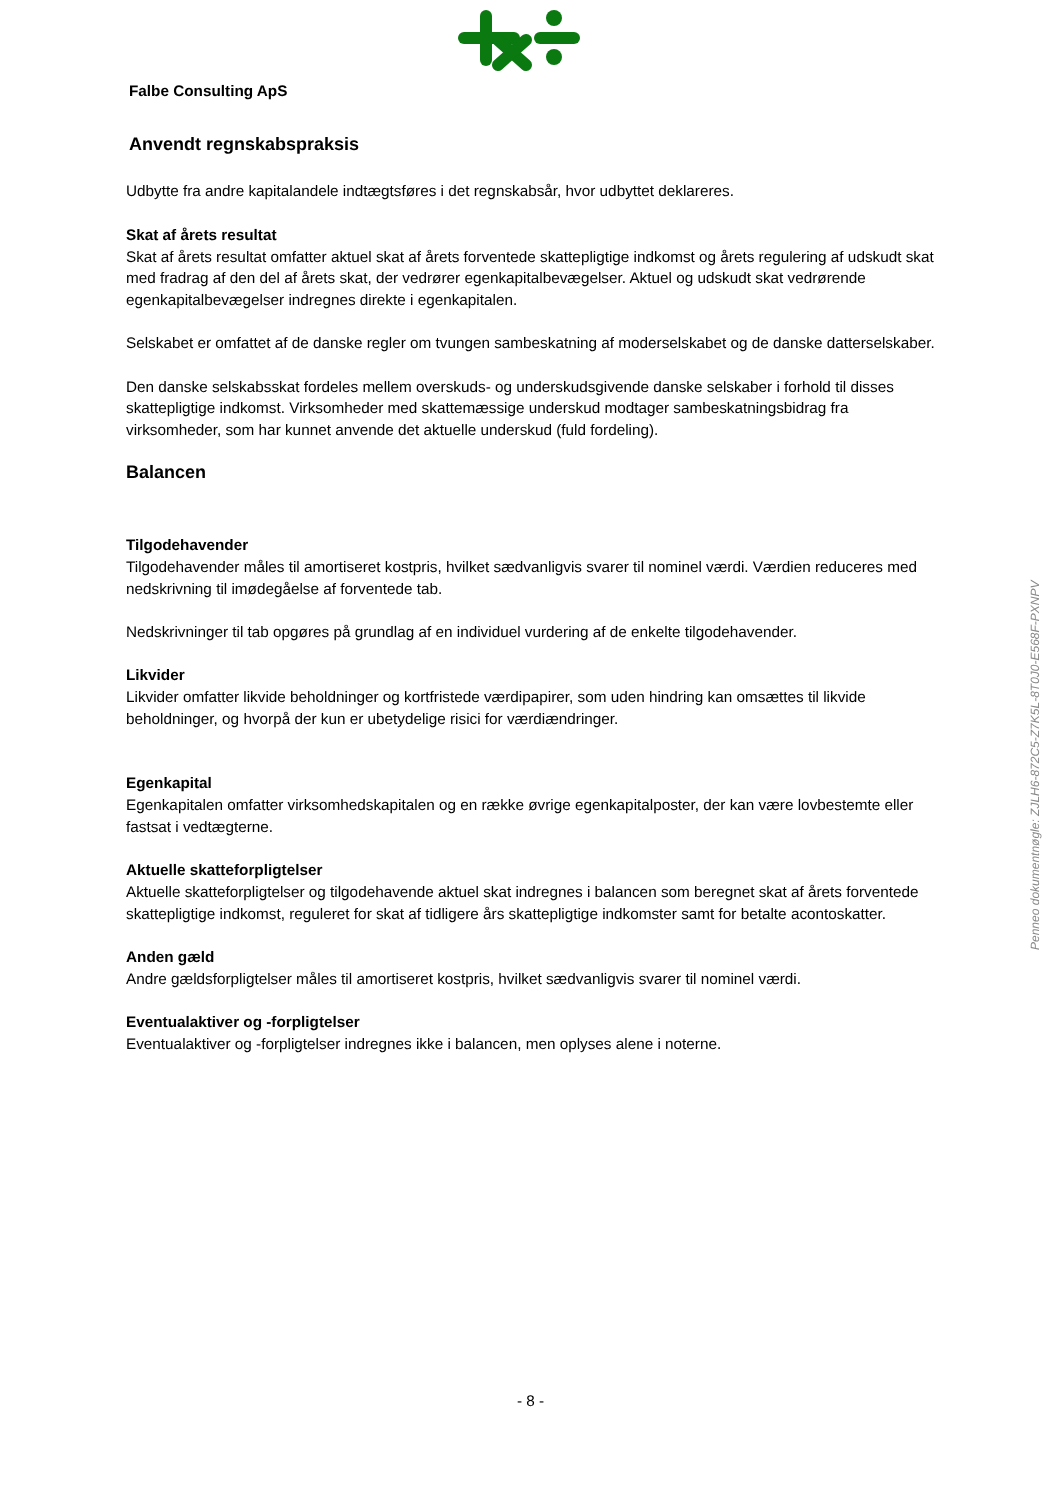Falbe Consulting ApS
Anvendt regnskabspraksis
Udbytte fra andre kapitalandele indtægtsføres i det regnskabsår, hvor udbyttet deklareres.
Skat af årets resultat
Skat af årets resultat omfatter aktuel skat af årets forventede skattepligtige indkomst og årets regulering af udskudt skat med fradrag af den del af årets skat, der vedrører egenkapitalbevægelser. Aktuel og udskudt skat vedrørende egenkapitalbevægelser indregnes direkte i egenkapitalen.
Selskabet er omfattet af de danske regler om tvungen sambeskatning af moderselskabet og de danske datterselskaber.
Den danske selskabsskat fordeles mellem overskuds- og underskudsgivende danske selskaber i forhold til disses skattepligtige indkomst. Virksomheder med skattemæssige underskud modtager sambeskatningsbidrag fra virksomheder, som har kunnet anvende det aktuelle underskud (fuld fordeling).
Balancen
Tilgodehavender
Tilgodehavender måles til amortiseret kostpris, hvilket sædvanligvis svarer til nominel værdi. Værdien reduceres med nedskrivning til imødegåelse af forventede tab.
Nedskrivninger til tab opgøres på grundlag af en individuel vurdering af de enkelte tilgodehavender.
Likvider
Likvider omfatter likvide beholdninger og kortfristede værdipapirer, som uden hindring kan omsættes til likvide beholdninger, og hvorpå der kun er ubetydelige risici for værdiændringer.
Egenkapital
Egenkapitalen omfatter virksomhedskapitalen og en række øvrige egenkapitalposter, der kan være lovbestemte eller fastsat i vedtægterne.
Aktuelle skatteforpligtelser
Aktuelle skatteforpligtelser og tilgodehavende aktuel skat indregnes i balancen som beregnet skat af årets forventede skattepligtige indkomst, reguleret for skat af tidligere års skattepligtige indkomster samt for betalte acontoskatter.
Anden gæld
Andre gældsforpligtelser måles til amortiseret kostpris, hvilket sædvanligvis svarer til nominel værdi.
Eventualaktiver og -forpligtelser
Eventualaktiver og -forpligtelser indregnes ikke i balancen, men oplyses alene i noterne.
Penneo dokumentnøgle: ZJLH6-872C5-Z7K5L-8T0J0-E568F-PXNPV
- 8 -